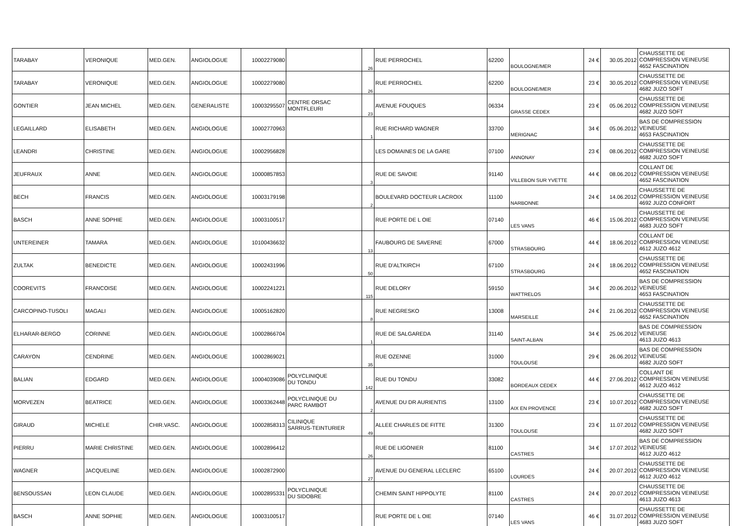| TARABAY | VERONIQUE | MED.GEN. | ANGIOLOGUE | 10002279080 | | 26 | RUE PERROCHEL | 62200 | BOULOGNE/MER | 24 € | 30.05.2012 | CHAUSSETTE DE COMPRESSION VEINEUSE 4652 FASCINATION |
| TARABAY | VERONIQUE | MED.GEN. | ANGIOLOGUE | 10002279080 | | 26 | RUE PERROCHEL | 62200 | BOULOGNE/MER | 23 € | 30.05.2012 | CHAUSSETTE DE COMPRESSION VEINEUSE 4682 JUZO SOFT |
| GONTIER | JEAN MICHEL | MED.GEN. | GENERALISTE | 10003295507 | CENTRE ORSAC MONTFLEURI | 23 | AVENUE FOUQUES | 06334 | GRASSE CEDEX | 23 € | 05.06.2012 | CHAUSSETTE DE COMPRESSION VEINEUSE 4682 JUZO SOFT |
| LEGAILLARD | ELISABETH | MED.GEN. | ANGIOLOGUE | 10002770963 | | 1 | RUE RICHARD WAGNER | 33700 | MERIGNAC | 34 € | 05.06.2012 | BAS DE COMPRESSION VEINEUSE 4653 FASCINATION |
| LEANDRI | CHRISTINE | MED.GEN. | ANGIOLOGUE | 10002956828 | | | LES DOMAINES DE LA GARE | 07100 | ANNONAY | 23 € | 08.06.2012 | CHAUSSETTE DE COMPRESSION VEINEUSE 4682 JUZO SOFT |
| JEUFRAUX | ANNE | MED.GEN. | ANGIOLOGUE | 10000857853 | | 3 | RUE DE SAVOIE | 91140 | VILLEBON SUR YVETTE | 44 € | 08.06.2012 | COLLANT DE COMPRESSION VEINEUSE 4652 FASCINATION |
| BECH | FRANCIS | MED.GEN. | ANGIOLOGUE | 10003179198 | | 2 | BOULEVARD DOCTEUR LACROIX | 11100 | NARBONNE | 24 € | 14.06.2012 | CHAUSSETTE DE COMPRESSION VEINEUSE 4692 JUZO CONFORT |
| BASCH | ANNE SOPHIE | MED.GEN. | ANGIOLOGUE | 10003100517 | | | RUE PORTE DE L OIE | 07140 | LES VANS | 46 € | 15.06.2012 | CHAUSSETTE DE COMPRESSION VEINEUSE 4683 JUZO SOFT |
| UNTEREINER | TAMARA | MED.GEN. | ANGIOLOGUE | 10100436632 | | 13 | FAUBOURG DE SAVERNE | 67000 | STRASBOURG | 44 € | 18.06.2012 | COLLANT DE COMPRESSION VEINEUSE 4612 JUZO 4612 |
| ZULTAK | BENEDICTE | MED.GEN. | ANGIOLOGUE | 10002431996 | | 50 | RUE D'ALTKIRCH | 67100 | STRASBOURG | 24 € | 18.06.2012 | CHAUSSETTE DE COMPRESSION VEINEUSE 4652 FASCINATION |
| COOREVITS | FRANCOISE | MED.GEN. | ANGIOLOGUE | 10002241221 | | 115 | RUE DELORY | 59150 | WATTRELOS | 34 € | 20.06.2012 | BAS DE COMPRESSION VEINEUSE 4653 FASCINATION |
| CARCOPINO-TUSOLI | MAGALI | MED.GEN. | ANGIOLOGUE | 10005162820 | | 8 | RUE NEGRESKO | 13008 | MARSEILLE | 24 € | 21.06.2012 | CHAUSSETTE DE COMPRESSION VEINEUSE 4652 FASCINATION |
| ELHARAR-BERGO | CORINNE | MED.GEN. | ANGIOLOGUE | 10002866704 | | 1 | RUE DE SALGAREDA | 31140 | SAINT-ALBAN | 34 € | 25.06.2012 | BAS DE COMPRESSION VEINEUSE 4613 JUZO 4613 |
| CARAYON | CENDRINE | MED.GEN. | ANGIOLOGUE | 10002869021 | | 35 | RUE OZENNE | 31000 | TOULOUSE | 29 € | 26.06.2012 | BAS DE COMPRESSION VEINEUSE 4682 JUZO SOFT |
| BALIAN | EDGARD | MED.GEN. | ANGIOLOGUE | 10004039086 | POLYCLINIQUE DU TONDU | 142 | RUE DU TONDU | 33082 | BORDEAUX CEDEX | 44 € | 27.06.2012 | COLLANT DE COMPRESSION VEINEUSE 4612 JUZO 4612 |
| MORVEZEN | BEATRICE | MED.GEN. | ANGIOLOGUE | 10003362448 | POLYCLINIQUE DU PARC RAMBOT | 2 | AVENUE DU DR AURIENTIS | 13100 | AIX EN PROVENCE | 23 € | 10.07.2012 | CHAUSSETTE DE COMPRESSION VEINEUSE 4682 JUZO SOFT |
| GIRAUD | MICHELE | CHIR.VASC. | ANGIOLOGUE | 10002858313 | CILINIQUE SARRUS-TEINTURIER | 49 | ALLEE CHARLES DE FITTE | 31300 | TOULOUSE | 23 € | 11.07.2012 | CHAUSSETTE DE COMPRESSION VEINEUSE 4682 JUZO SOFT |
| PIERRU | MARIE CHRISTINE | MED.GEN. | ANGIOLOGUE | 10002896412 | | 26 | RUE DE LIGONIER | 81100 | CASTRES | 34 € | 17.07.2012 | BAS DE COMPRESSION VEINEUSE 4612 JUZO 4612 |
| WAGNER | JACQUELINE | MED.GEN. | ANGIOLOGUE | 10002872900 | | 27 | AVENUE DU GENERAL LECLERC | 65100 | LOURDES | 24 € | 20.07.2012 | CHAUSSETTE DE COMPRESSION VEINEUSE 4612 JUZO 4612 |
| BENSOUSSAN | LEON CLAUDE | MED.GEN. | ANGIOLOGUE | 10002895331 | POLYCLINIQUE DU SIDOBRE | | CHEMIN SAINT HIPPOLYTE | 81100 | CASTRES | 24 € | 20.07.2012 | CHAUSSETTE DE COMPRESSION VEINEUSE 4613 JUZO 4613 |
| BASCH | ANNE SOPHIE | MED.GEN. | ANGIOLOGUE | 10003100517 | | | RUE PORTE DE L OIE | 07140 | LES VANS | 46 € | 31.07.2012 | CHAUSSETTE DE COMPRESSION VEINEUSE 4683 JUZO SOFT |